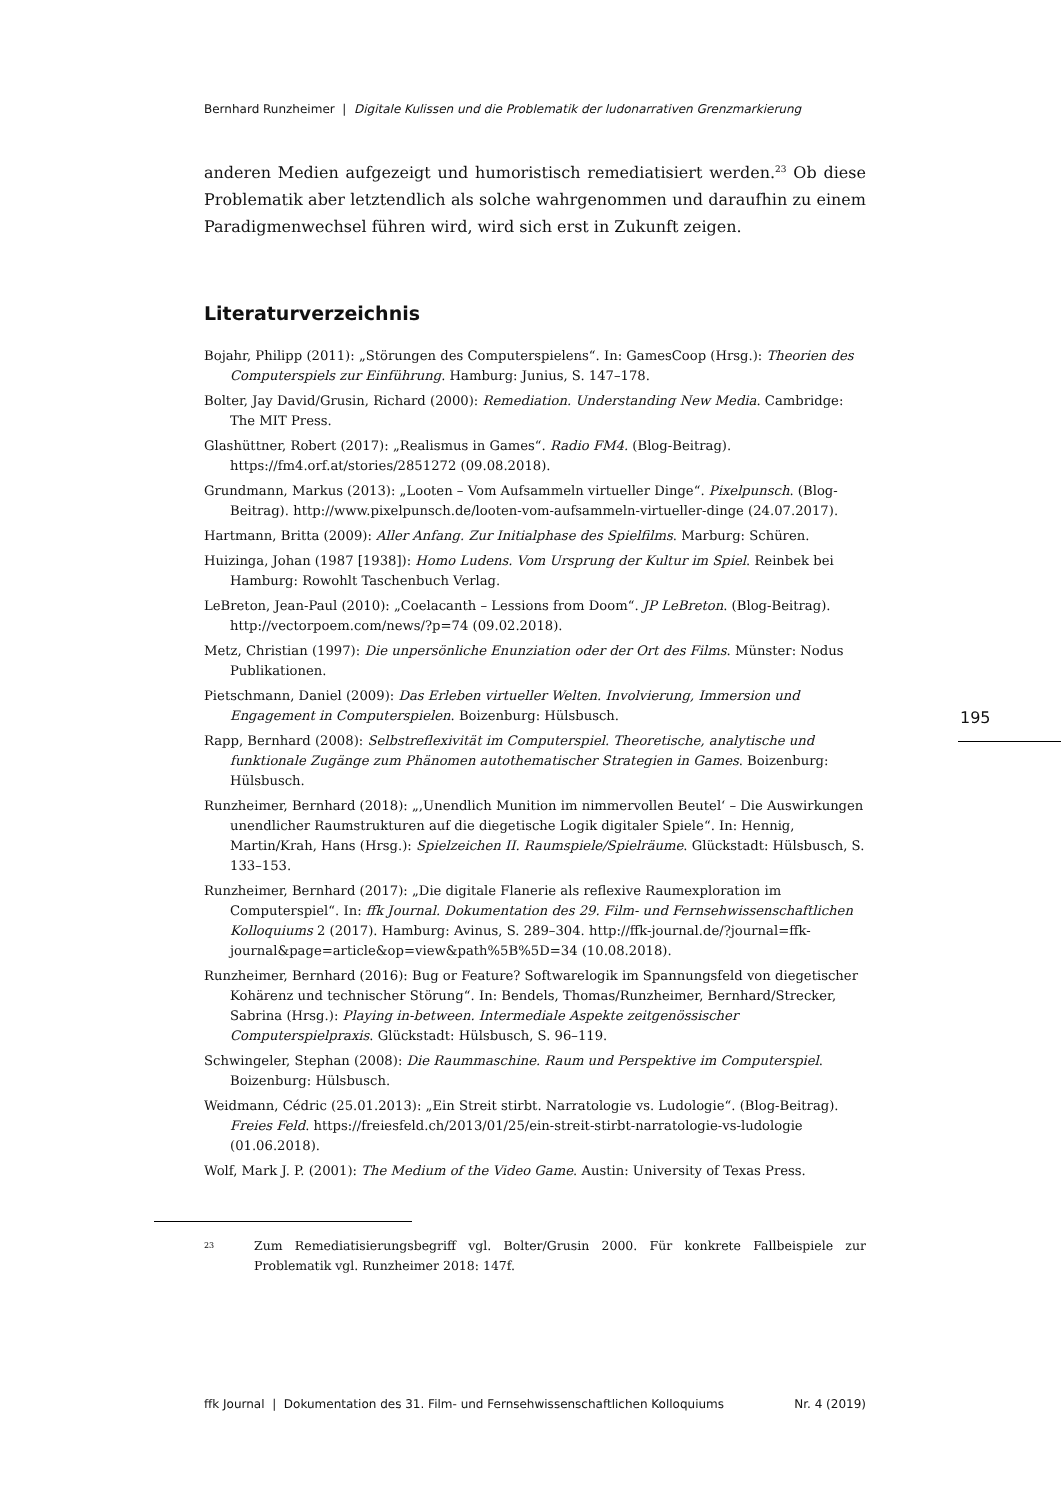Bernhard Runzheimer | Digitale Kulissen und die Problematik der ludonarrativen Grenzmarkierung
anderen Medien aufgezeigt und humoristisch remediatisiert werden.<sup>23</sup> Ob diese Problematik aber letztendlich als solche wahrgenommen und daraufhin zu einem Paradigmenwechsel führen wird, wird sich erst in Zukunft zeigen.
Literaturverzeichnis
Bojahr, Philipp (2011): „Störungen des Computerspielens“. In: GamesCoop (Hrsg.): Theorien des Computerspiels zur Einführung. Hamburg: Junius, S. 147–178.
Bolter, Jay David/Grusin, Richard (2000): Remediation. Understanding New Media. Cambridge: The MIT Press.
Glashüttner, Robert (2017): „Realismus in Games“. Radio FM4. (Blog-Beitrag). https://fm4.orf.at/stories/2851272 (09.08.2018).
Grundmann, Markus (2013): „Looten – Vom Aufsammeln virtueller Dinge“. Pixelpunsch. (Blog-Beitrag). http://www.pixelpunsch.de/looten-vom-aufsammeln-virtueller-dinge (24.07.2017).
Hartmann, Britta (2009): Aller Anfang. Zur Initialphase des Spielfilms. Marburg: Schüren.
Huizinga, Johan (1987 [1938]): Homo Ludens. Vom Ursprung der Kultur im Spiel. Reinbek bei Hamburg: Rowohlt Taschenbuch Verlag.
LeBreton, Jean-Paul (2010): „Coelacanth – Lessions from Doom“. JP LeBreton. (Blog-Beitrag). http://vectorpoem.com/news/?p=74 (09.02.2018).
Metz, Christian (1997): Die unpersönliche Enunziation oder der Ort des Films. Münster: Nodus Publikationen.
Pietschmann, Daniel (2009): Das Erleben virtueller Welten. Involvierung, Immersion und Engagement in Computerspielen. Boizenburg: Hülsbusch.
Rapp, Bernhard (2008): Selbstreflexivität im Computerspiel. Theoretische, analytische und funktionale Zugänge zum Phänomen autothematischer Strategien in Games. Boizenburg: Hülsbusch.
Runzheimer, Bernhard (2018): „‚Unendlich Munition im nimmervollen Beutel‘ – Die Auswirkungen unendlicher Raumstrukturen auf die diegetische Logik digitaler Spiele“. In: Hennig, Martin/Krah, Hans (Hrsg.): Spielzeichen II. Raumspiele/Spielräume. Glückstadt: Hülsbusch, S. 133–153.
Runzheimer, Bernhard (2017): „Die digitale Flanerie als reflexive Raumexploration im Computerspiel“. In: ffk Journal. Dokumentation des 29. Film- und Fernsehwissenschaftlichen Kolloquiums 2 (2017). Hamburg: Avinus, S. 289–304. http://ffk-journal.de/?journal=ffk-journal&page=article&op=view&path%5B%5D=34 (10.08.2018).
Runzheimer, Bernhard (2016): Bug or Feature? Softwarelogik im Spannungsfeld von diegetischer Kohärenz und technischer Störung“. In: Bendels, Thomas/Runzheimer, Bernhard/Strecker, Sabrina (Hrsg.): Playing in-between. Intermediale Aspekte zeitgenössischer Computerspielpraxis. Glückstadt: Hülsbusch, S. 96–119.
Schwingeler, Stephan (2008): Die Raummaschine. Raum und Perspektive im Computerspiel. Boizenburg: Hülsbusch.
Weidmann, Cédric (25.01.2013): „Ein Streit stirbt. Narratologie vs. Ludologie“. (Blog-Beitrag). Freies Feld. https://freiesfeld.ch/2013/01/25/ein-streit-stirbt-narratologie-vs-ludologie (01.06.2018).
Wolf, Mark J. P. (2001): The Medium of the Video Game. Austin: University of Texas Press.
23 Zum Remediatisierungsbegriff vgl. Bolter/Grusin 2000. Für konkrete Fallbeispiele zur Problematik vgl. Runzheimer 2018: 147f.
195
ffk Journal | Dokumentation des 31. Film- und Fernsehwissenschaftlichen Kolloquiums Nr. 4 (2019)